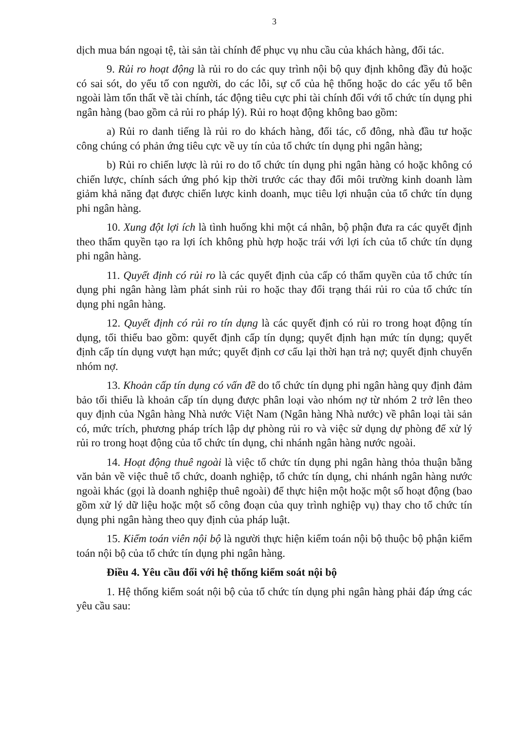3
dịch mua bán ngoại tệ, tài sản tài chính để phục vụ nhu cầu của khách hàng, đối tác.
9. Rủi ro hoạt động là rủi ro do các quy trình nội bộ quy định không đầy đủ hoặc có sai sót, do yếu tố con người, do các lỗi, sự cố của hệ thống hoặc do các yếu tố bên ngoài làm tổn thất về tài chính, tác động tiêu cực phi tài chính đối với tổ chức tín dụng phi ngân hàng (bao gồm cả rủi ro pháp lý). Rủi ro hoạt động không bao gồm:
a) Rủi ro danh tiếng là rủi ro do khách hàng, đối tác, cổ đông, nhà đầu tư hoặc công chúng có phản ứng tiêu cực về uy tín của tổ chức tín dụng phi ngân hàng;
b) Rủi ro chiến lược là rủi ro do tổ chức tín dụng phi ngân hàng có hoặc không có chiến lược, chính sách ứng phó kịp thời trước các thay đổi môi trường kinh doanh làm giảm khả năng đạt được chiến lược kinh doanh, mục tiêu lợi nhuận của tổ chức tín dụng phi ngân hàng.
10. Xung đột lợi ích là tình huống khi một cá nhân, bộ phận đưa ra các quyết định theo thẩm quyền tạo ra lợi ích không phù hợp hoặc trái với lợi ích của tổ chức tín dụng phi ngân hàng.
11. Quyết định có rủi ro là các quyết định của cấp có thẩm quyền của tổ chức tín dụng phi ngân hàng làm phát sinh rủi ro hoặc thay đổi trạng thái rủi ro của tổ chức tín dụng phi ngân hàng.
12. Quyết định có rủi ro tín dụng là các quyết định có rủi ro trong hoạt động tín dụng, tối thiểu bao gồm: quyết định cấp tín dụng; quyết định hạn mức tín dụng; quyết định cấp tín dụng vượt hạn mức; quyết định cơ cấu lại thời hạn trả nợ; quyết định chuyển nhóm nợ.
13. Khoản cấp tín dụng có vấn đề do tổ chức tín dụng phi ngân hàng quy định đảm bảo tối thiểu là khoản cấp tín dụng được phân loại vào nhóm nợ từ nhóm 2 trở lên theo quy định của Ngân hàng Nhà nước Việt Nam (Ngân hàng Nhà nước) về phân loại tài sản có, mức trích, phương pháp trích lập dự phòng rủi ro và việc sử dụng dự phòng để xử lý rủi ro trong hoạt động của tổ chức tín dụng, chi nhánh ngân hàng nước ngoài.
14. Hoạt động thuê ngoài là việc tổ chức tín dụng phi ngân hàng thỏa thuận bằng văn bản về việc thuê tổ chức, doanh nghiệp, tổ chức tín dụng, chi nhánh ngân hàng nước ngoài khác (gọi là doanh nghiệp thuê ngoài) để thực hiện một hoặc một số hoạt động (bao gồm xử lý dữ liệu hoặc một số công đoạn của quy trình nghiệp vụ) thay cho tổ chức tín dụng phi ngân hàng theo quy định của pháp luật.
15. Kiểm toán viên nội bộ là người thực hiện kiểm toán nội bộ thuộc bộ phận kiểm toán nội bộ của tổ chức tín dụng phi ngân hàng.
Điều 4. Yêu cầu đối với hệ thống kiểm soát nội bộ
1. Hệ thống kiểm soát nội bộ của tổ chức tín dụng phi ngân hàng phải đáp ứng các yêu cầu sau: